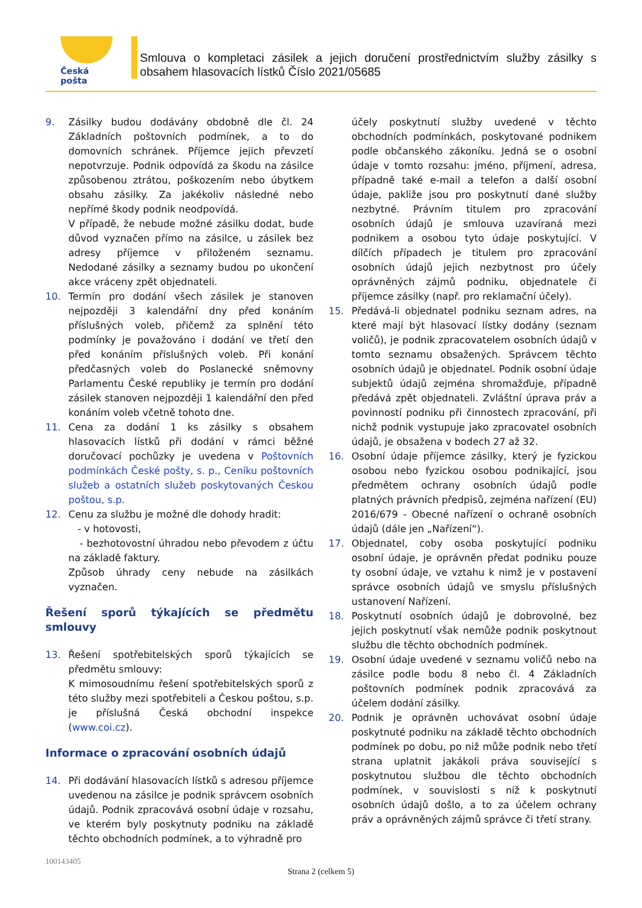Česká pošta
Smlouva o kompletaci zásilek a jejich doručení prostřednictvím služby zásilky s obsahem hlasovacích lístků Číslo 2021/05685
9. Zásilky budou dodávány obdobně dle čl. 24 Základních poštovních podmínek, a to do domovních schránek. Příjemce jejich převzetí nepotvrzuje. Podnik odpovídá za škodu na zásilce způsobenou ztrátou, poškozením nebo úbytkem obsahu zásilky. Za jakékoliv následné nebo nepřímé škody podnik neodpovídá.
V případě, že nebude možné zásilku dodat, bude důvod vyznačen přímo na zásilce, u zásilek bez adresy příjemce v přiloženém seznamu. Nedodané zásilky a seznamy budou po ukončení akce vráceny zpět objednateli.
10. Termín pro dodání všech zásilek je stanoven nejpozději 3 kalendářní dny před konáním příslušných voleb, přičemž za splnění této podmínky je považováno i dodání ve třetí den před konáním příslušných voleb. Při konání předčasných voleb do Poslanecké sněmovny Parlamentu České republiky je termín pro dodání zásilek stanoven nejpozději 1 kalendářní den před konáním voleb včetně tohoto dne.
11. Cena za dodání 1 ks zásilky s obsahem hlasovacích lístků při dodání v rámci běžné doručovací pochůzky je uvedena v Poštovních podmínkách České pošty, s. p., Ceníku poštovních služeb a ostatních služeb poskytovaných Českou poštou, s.p.
12. Cenu za službu je možné dle dohody hradit:
- v hotovosti,
- bezhotovostní úhradou nebo převodem z účtu na základě faktury.
Způsob úhrady ceny nebude na zásilkách vyznačen.
Řešení sporů týkajících se předmětu smlouvy
13. Řešení spotřebitelských sporů týkajících se předmětu smlouvy:
K mimosoudnímu řešení spotřebitelských sporů z této služby mezi spotřebiteli a Českou poštou, s.p. je příslušná Česká obchodní inspekce (www.coi.cz).
Informace o zpracování osobních údajů
14. Při dodávání hlasovacích lístků s adresou příjemce uvedenou na zásilce je podnik správcem osobních údajů. Podnik zpracovává osobní údaje v rozsahu, ve kterém byly poskytnuty podniku na základě těchto obchodních podmínek, a to výhradně pro
účely poskytnutí služby uvedené v těchto obchodních podmínkách, poskytované podnikem podle občanského zákoníku. Jedná se o osobní údaje v tomto rozsahu: jméno, příjmení, adresa, případně také e-mail a telefon a další osobní údaje, pakliže jsou pro poskytnutí dané služby nezbytné. Právním titulem pro zpracování osobních údajů je smlouva uzavíraná mezi podnikem a osobou tyto údaje poskytující. V dílčích případech je titulem pro zpracování osobních údajů jejich nezbytnost pro účely oprávněných zájmů podniku, objednatele či příjemce zásilky (např. pro reklamační účely).
15. Předává-li objednatel podniku seznam adres, na které mají být hlasovací lístky dodány (seznam voličů), je podnik zpracovatelem osobních údajů v tomto seznamu obsažených. Správcem těchto osobních údajů je objednatel. Podnik osobní údaje subjektů údajů zejména shromažďuje, případně předává zpět objednateli. Zvláštní úprava práv a povinností podniku při činnostech zpracování, při nichž podnik vystupuje jako zpracovatel osobních údajů, je obsažena v bodech 27 až 32.
16. Osobní údaje příjemce zásilky, který je fyzickou osobou nebo fyzickou osobou podnikající, jsou předmětem ochrany osobních údajů podle platných právních předpisů, zejména nařízení (EU) 2016/679 - Obecné nařízení o ochraně osobních údajů (dále jen „Nařízení“).
17. Objednatel, coby osoba poskytující podniku osobní údaje, je oprávněn předat podniku pouze ty osobní údaje, ve vztahu k nimž je v postavení správce osobních údajů ve smyslu příslušných ustanovení Nařízení.
18. Poskytnutí osobních údajů je dobrovolné, bez jejich poskytnutí však nemůže podnik poskytnout službu dle těchto obchodních podmínek.
19. Osobní údaje uvedené v seznamu voličů nebo na zásilce podle bodu 8 nebo čl. 4 Základních poštovních podmínek podnik zpracovává za účelem dodání zásilky.
20. Podnik je oprávněn uchovávat osobní údaje poskytnuté podniku na základě těchto obchodních podmínek po dobu, po niž může podnik nebo třetí strana uplatnit jakákoli práva související s poskytnutou službou dle těchto obchodních podmínek, v souvislosti s níž k poskytnutí osobních údajů došlo, a to za účelem ochrany práv a oprávněných zájmů správce či třetí strany.
100143405
Strana 2 (celkem 5)